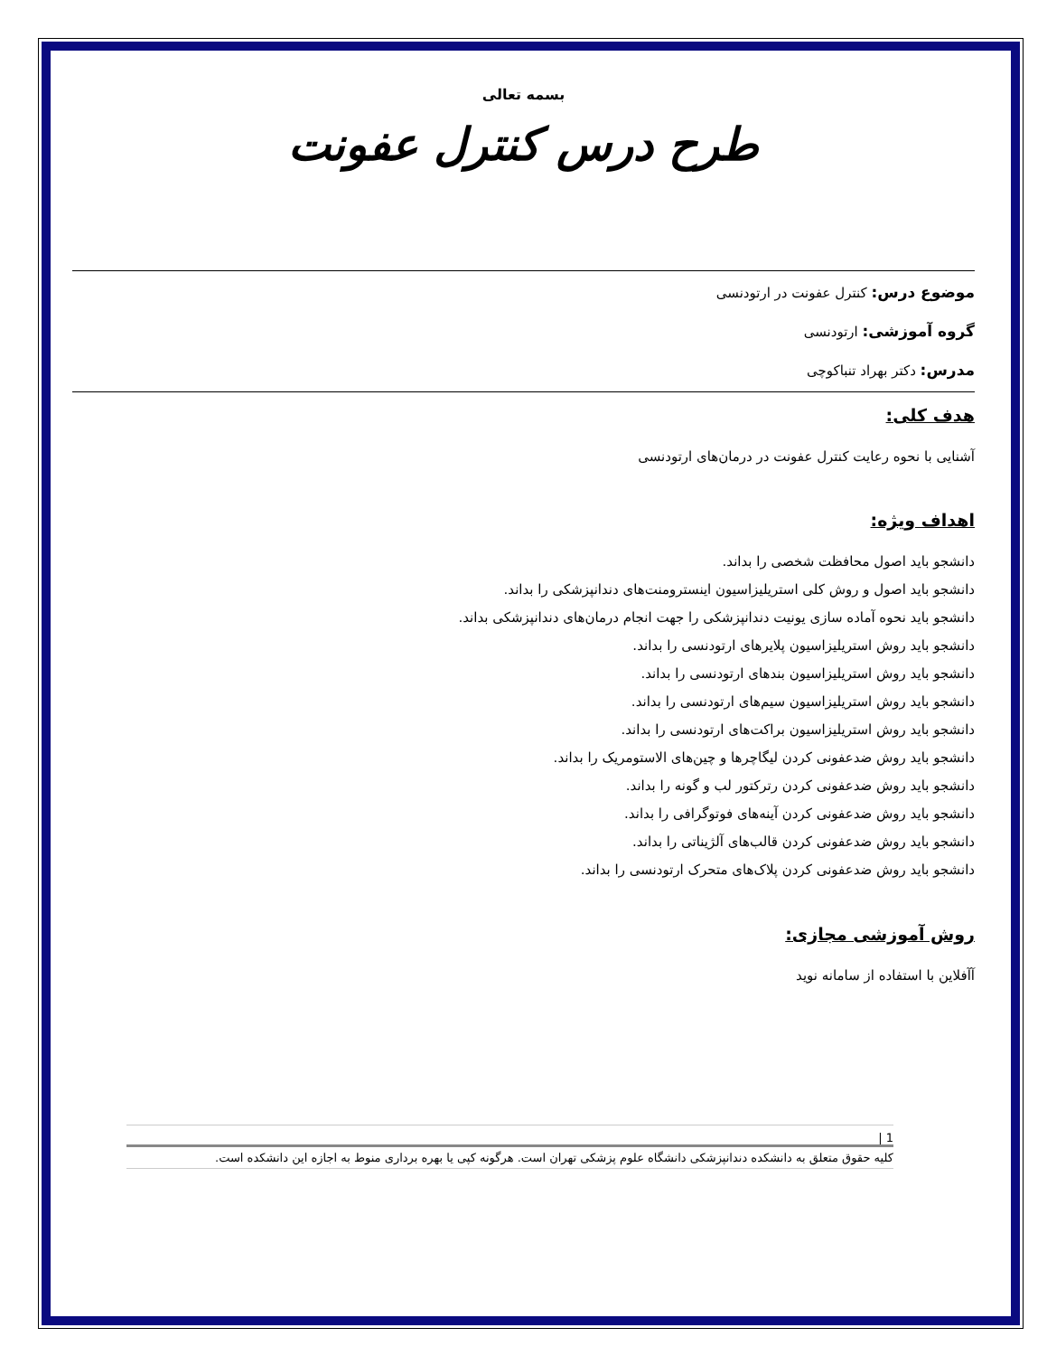بسمه تعالی
طرح درس کنترل عفونت
موضوع درس: کنترل عفونت در ارتودنسی
گروه آموزشی: ارتودنسی
مدرس: دکتر بهراد تنباکوچی
هدف کلی:
آشنایی با نحوه رعایت کنترل عفونت در درمان‌های ارتودنسی
اهداف ویژه:
دانشجو باید اصول محافظت شخصی را بداند.
دانشجو باید اصول و روش کلی استریلیزاسیون اینسترومنت‌های دندانپزشکی را بداند.
دانشجو باید نحوه آماده سازی یونیت دندانپزشکی را جهت انجام درمان‌های دندانپزشکی بداند.
دانشجو باید روش استریلیزاسیون پلایرهای ارتودنسی را بداند.
دانشجو باید روش استریلیزاسیون بندهای ارتودنسی را بداند.
دانشجو باید روش استریلیزاسیون سیم‌های ارتودنسی را بداند.
دانشجو باید روش استریلیزاسیون براکت‌های ارتودنسی را بداند.
دانشجو باید روش ضدعفونی کردن لیگاچرها و چین‌های الاستومریک را بداند.
دانشجو باید روش ضدعفونی کردن رترکتور لب و گونه را بداند.
دانشجو باید روش ضدعفونی کردن آینه‌های فوتوگرافی را بداند.
دانشجو باید روش ضدعفونی کردن قالب‌های آلژیناتی را بداند.
دانشجو باید روش ضدعفونی کردن پلاک‌های متحرک ارتودنسی را بداند.
روش آموزشی مجازی:
آآفلاین با استفاده از سامانه نوید
1 |
کلیه حقوق متعلق به دانشکده دندانپزشکی دانشگاه علوم پزشکی تهران است. هرگونه کپی یا بهره برداری منوط به اجازه این دانشکده است.